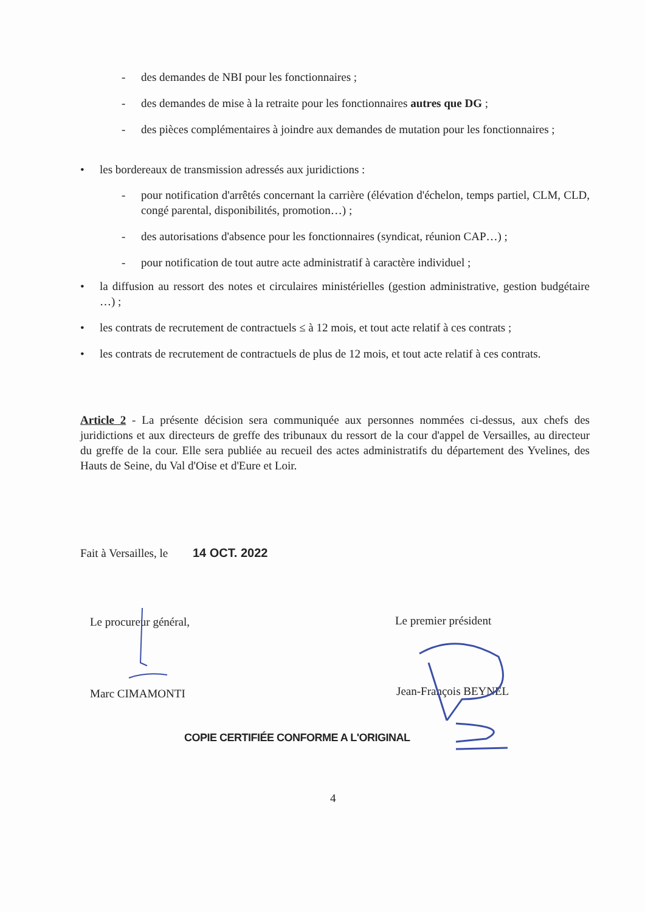- des demandes de NBI pour les fonctionnaires ;
- des demandes de mise à la retraite pour les fonctionnaires autres que DG ;
- des pièces complémentaires à joindre aux demandes de mutation pour les fonctionnaires ;
• les bordereaux de transmission adressés aux juridictions :
- pour notification d'arrêtés concernant la carrière (élévation d'échelon, temps partiel, CLM, CLD, congé parental, disponibilités, promotion…) ;
- des autorisations d'absence pour les fonctionnaires (syndicat, réunion CAP…) ;
- pour notification de tout autre acte administratif à caractère individuel ;
• la diffusion au ressort des notes et circulaires ministérielles (gestion administrative, gestion budgétaire …) ;
• les contrats de recrutement de contractuels ≤ à 12 mois, et tout acte relatif à ces contrats ;
• les contrats de recrutement de contractuels de plus de 12 mois, et tout acte relatif à ces contrats.
Article 2 - La présente décision sera communiquée aux personnes nommées ci-dessus, aux chefs des juridictions et aux directeurs de greffe des tribunaux du ressort de la cour d'appel de Versailles, au directeur du greffe de la cour. Elle sera publiée au recueil des actes administratifs du département des Yvelines, des Hauts de Seine, du Val d'Oise et d'Eure et Loir.
Fait à Versailles, le 14 OCT. 2022
Le procureur général, Le premier président
Marc CIMAMONTI Jean-François BEYNEL
COPIE CERTIFIÉE CONFORME A L'ORIGINAL
4